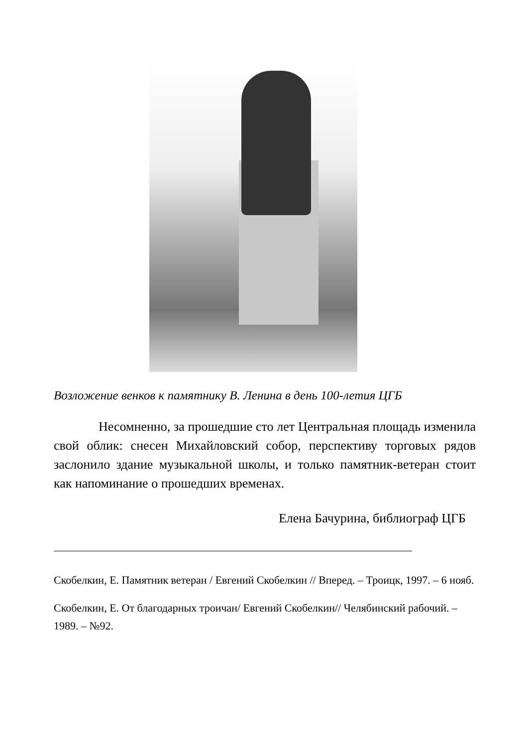Возложение венков к памятнику В. Ленина в день 100-летия ЦГБ
Несомненно, за прошедшие сто лет Центральная площадь изменила свой облик: снесен Михайловский собор, перспективу торговых рядов заслонило здание музыкальной школы, и только памятник-ветеран стоит как напоминание о прошедших временах.
Елена Бачурина, библиограф ЦГБ
Скобелкин, Е. Памятник ветеран / Евгений Скобелкин // Вперед. – Троицк, 1997. – 6 нояб.
Скобелкин, Е. От благодарных троичан/ Евгений Скобелкин// Челябинский рабочий. – 1989. – №92.